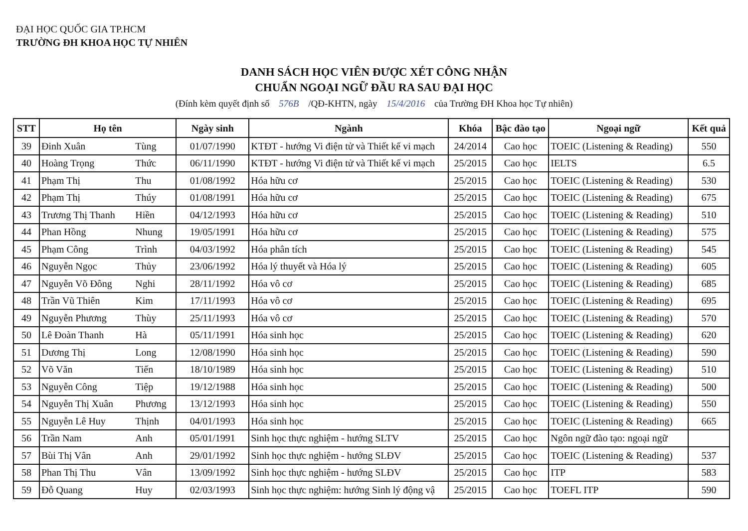ĐẠI HỌC QUỐC GIA TP.HCM
TRƯỜNG ĐH KHOA HỌC TỰ NHIÊN
DANH SÁCH HỌC VIÊN ĐƯỢC XÉT CÔNG NHẬN
CHUẨN NGOẠI NGỮ ĐẦU RA SAU ĐẠI HỌC
(Đính kèm quyết định số 576B /QĐ-KHTN, ngày 15/4/2016 của Trường ĐH Khoa học Tự nhiên)
| STT | Họ tên | | Ngày sinh | Ngành | Khóa | Bậc đào tạo | Ngoại ngữ | Kết quả |
| --- | --- | --- | --- | --- | --- | --- | --- | --- |
| 39 | Đinh Xuân | Tùng | 01/07/1990 | KTĐT - hướng Vi điện tử và Thiết kế vi mạch | 24/2014 | Cao học | TOEIC (Listening & Reading) | 550 |
| 40 | Hoàng Trọng | Thức | 06/11/1990 | KTĐT - hướng Vi điện tử và Thiết kế vi mạch | 25/2015 | Cao học | IELTS | 6.5 |
| 41 | Phạm Thị | Thu | 01/08/1992 | Hóa hữu cơ | 25/2015 | Cao học | TOEIC (Listening & Reading) | 530 |
| 42 | Phạm Thị | Thúy | 01/08/1991 | Hóa hữu cơ | 25/2015 | Cao học | TOEIC (Listening & Reading) | 675 |
| 43 | Trương Thị Thanh | Hiền | 04/12/1993 | Hóa hữu cơ | 25/2015 | Cao học | TOEIC (Listening & Reading) | 510 |
| 44 | Phan Hồng | Nhung | 19/05/1991 | Hóa hữu cơ | 25/2015 | Cao học | TOEIC (Listening & Reading) | 575 |
| 45 | Phạm Công | Trình | 04/03/1992 | Hóa phân tích | 25/2015 | Cao học | TOEIC (Listening & Reading) | 545 |
| 46 | Nguyễn Ngọc | Thủy | 23/06/1992 | Hóa lý thuyết và Hóa lý | 25/2015 | Cao học | TOEIC (Listening & Reading) | 605 |
| 47 | Nguyễn Võ Đông | Nghi | 28/11/1992 | Hóa vô cơ | 25/2015 | Cao học | TOEIC (Listening & Reading) | 685 |
| 48 | Trần Vũ Thiên | Kim | 17/11/1993 | Hóa vô cơ | 25/2015 | Cao học | TOEIC (Listening & Reading) | 695 |
| 49 | Nguyễn Phương | Thùy | 25/11/1993 | Hóa vô cơ | 25/2015 | Cao học | TOEIC (Listening & Reading) | 570 |
| 50 | Lê Đoàn Thanh | Hà | 05/11/1991 | Hóa sinh học | 25/2015 | Cao học | TOEIC (Listening & Reading) | 620 |
| 51 | Dương Thị | Long | 12/08/1990 | Hóa sinh học | 25/2015 | Cao học | TOEIC (Listening & Reading) | 590 |
| 52 | Võ Văn | Tiến | 18/10/1989 | Hóa sinh học | 25/2015 | Cao học | TOEIC (Listening & Reading) | 510 |
| 53 | Nguyễn Công | Tiệp | 19/12/1988 | Hóa sinh học | 25/2015 | Cao học | TOEIC (Listening & Reading) | 500 |
| 54 | Nguyễn Thị Xuân | Phương | 13/12/1993 | Hóa sinh học | 25/2015 | Cao học | TOEIC (Listening & Reading) | 550 |
| 55 | Nguyễn Lê Huy | Thịnh | 04/01/1993 | Hóa sinh học | 25/2015 | Cao học | TOEIC (Listening & Reading) | 665 |
| 56 | Trần Nam | Anh | 05/01/1991 | Sinh học thực nghiệm - hướng SLTV | 25/2015 | Cao học | Ngôn ngữ đào tạo: ngoại ngữ | |
| 57 | Bùi Thị Vân | Anh | 29/01/1992 | Sinh học thực nghiệm - hướng SLĐV | 25/2015 | Cao học | TOEIC (Listening & Reading) | 537 |
| 58 | Phan Thị Thu | Vân | 13/09/1992 | Sinh học thực nghiệm - hướng SLĐV | 25/2015 | Cao học | ITP | 583 |
| 59 | Đỗ Quang | Huy | 02/03/1993 | Sinh học thực nghiệm: hướng Sinh lý động vậ | 25/2015 | Cao học | TOEFL ITP | 590 |